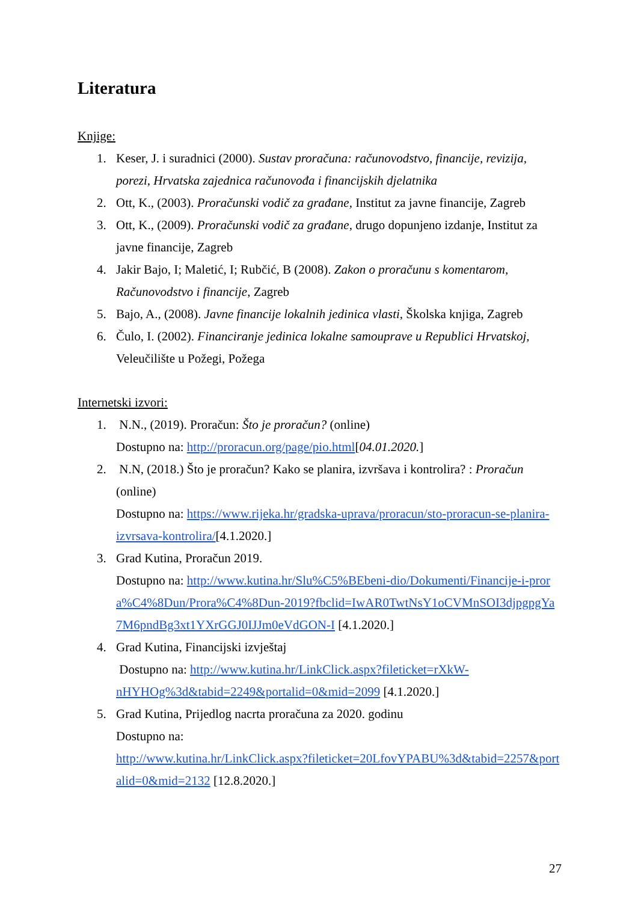Literatura
Knjige:
1. Keser, J. i suradnici (2000). Sustav proračuna: računovodstvo, financije, revizija, porezi, Hrvatska zajednica računovođa i financijskih djelatnika
2. Ott, K., (2003). Proračunski vodič za građane, Institut za javne financije, Zagreb
3. Ott, K., (2009). Proračunski vodič za građane, drugo dopunjeno izdanje, Institut za javne financije, Zagreb
4. Jakir Bajo, I; Maletić, I; Rubčić, B (2008). Zakon o proračunu s komentarom, Računovodstvo i financije, Zagreb
5. Bajo, A., (2008). Javne financije lokalnih jedinica vlasti, Školska knjiga, Zagreb
6. Čulo, I. (2002). Financiranje jedinica lokalne samouprave u Republici Hrvatskoj, Veleučilište u Požegi, Požega
Internetski izvori:
1. N.N., (2019). Proračun: Što je proračun? (online)
Dostupno na: http://proracun.org/page/pio.html[04.01.2020.]
2. N.N, (2018.) Što je proračun? Kako se planira, izvršava i kontrolira? : Proračun (online)
Dostupno na: https://www.rijeka.hr/gradska-uprava/proracun/sto-proracun-se-planira-izvrsava-kontrolira/[4.1.2020.]
3. Grad Kutina, Proračun 2019.
Dostupno na: http://www.kutina.hr/Slu%C5%BEbeni-dio/Dokumenti/Financije-i-prora%C4%8Dun/Prora%C4%8Dun-2019?fbclid=IwAR0TwtNsY1oCVMnSOI3djpgpgYa7M6pndBg3xt1YXrGGJ0IJJm0eVdGON-I [4.1.2020.]
4. Grad Kutina, Financijski izvještaj
Dostupno na: http://www.kutina.hr/LinkClick.aspx?fileticket=rXkW-nHYHOg%3d&tabid=2249&portalid=0&mid=2099 [4.1.2020.]
5. Grad Kutina, Prijedlog nacrta proračuna za 2020. godinu
Dostupno na:
http://www.kutina.hr/LinkClick.aspx?fileticket=20LfovYPABU%3d&tabid=2257&portalid=0&mid=2132 [12.8.2020.]
27